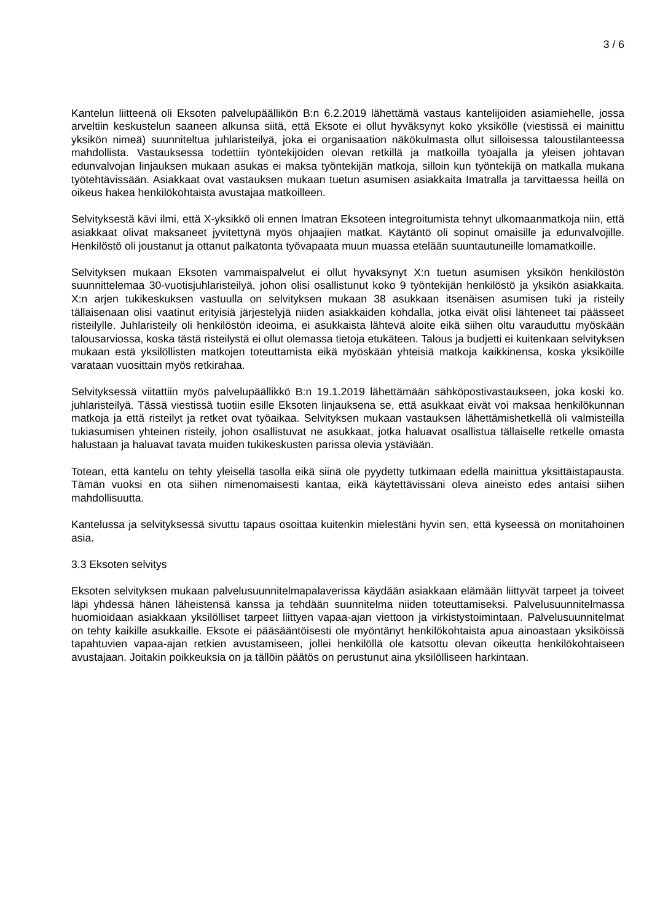3 / 6
Kantelun liitteenä oli Eksoten palvelupäällikön B:n 6.2.2019 lähettämä vastaus kantelijoiden asiamiehelle, jossa arveltiin keskustelun saaneen alkunsa siitä, että Eksote ei ollut hyväksynyt koko yksikölle (viestissä ei mainittu yksikön nimeä) suunniteltua juhlaristeilyä, joka ei organisaation näkökulmasta ollut silloisessa taloustilanteessa mahdollista. Vastauksessa todettiin työntekijöiden olevan retkillä ja matkoilla työajalla ja yleisen johtavan edunvalvojan linjauksen mukaan asukas ei maksa työntekijän matkoja, silloin kun työntekijä on matkalla mukana työtehtävissään. Asiakkaat ovat vastauksen mukaan tuetun asumisen asiakkaita Imatralla ja tarvittaessa heillä on oikeus hakea henkilökohtaista avustajaa matkoilleen.
Selvityksestä kävi ilmi, että X-yksikkö oli ennen Imatran Eksoteen integroitumista tehnyt ulkomaanmatkoja niin, että asiakkaat olivat maksaneet jyvitettynä myös ohjaajien matkat. Käytäntö oli sopinut omaisille ja edunvalvojille. Henkilöstö oli joustanut ja ottanut palkatonta työvapaata muun muassa etelään suuntautuneille lomamatkoille.
Selvityksen mukaan Eksoten vammaispalvelut ei ollut hyväksynyt X:n tuetun asumisen yksikön henkilöstön suunnittelemaa 30-vuotisjuhlaristeilyä, johon olisi osallistunut koko 9 työntekijän henkilöstö ja yksikön asiakkaita. X:n arjen tukikeskuksen vastuulla on selvityksen mukaan 38 asukkaan itsenäisen asumisen tuki ja risteily tällaisenaan olisi vaatinut erityisiä järjestelyjä niiden asiakkaiden kohdalla, jotka eivät olisi lähteneet tai päässeet risteilylle. Juhlaristeily oli henkilöstön ideoima, ei asukkaista lähtevä aloite eikä siihen oltu varauduttu myöskään talousarviossa, koska tästä risteilystä ei ollut olemassa tietoja etukäteen. Talous ja budjetti ei kuitenkaan selvityksen mukaan estä yksilöllisten matkojen toteuttamista eikä myöskään yhteisiä matkoja kaikkinensa, koska yksiköille varataan vuosittain myös retkirahaa.
Selvityksessä viitattiin myös palvelupäällikkö B:n 19.1.2019 lähettämään sähköpostivastaukseen, joka koski ko. juhlaristeilyä. Tässä viestissä tuotiin esille Eksoten linjauksena se, että asukkaat eivät voi maksaa henkilökunnan matkoja ja että risteilyt ja retket ovat työaikaa. Selvityksen mukaan vastauksen lähettämishetkellä oli valmisteilla tukiasumisen yhteinen risteily, johon osallistuvat ne asukkaat, jotka haluavat osallistua tällaiselle retkelle omasta halustaan ja haluavat tavata muiden tukikeskusten parissa olevia ystäviään.
Totean, että kantelu on tehty yleisellä tasolla eikä siinä ole pyydetty tutkimaan edellä mainittua yksittäistapausta. Tämän vuoksi en ota siihen nimenomaisesti kantaa, eikä käytettävissäni oleva aineisto edes antaisi siihen mahdollisuutta.
Kantelussa ja selvityksessä sivuttu tapaus osoittaa kuitenkin mielestäni hyvin sen, että kyseessä on monitahoinen asia.
3.3 Eksoten selvitys
Eksoten selvityksen mukaan palvelusuunnitelmapalaverissa käydään asiakkaan elämään liittyvät tarpeet ja toiveet läpi yhdessä hänen läheistensä kanssa ja tehdään suunnitelma niiden toteuttamiseksi. Palvelusuunnitelmassa huomioidaan asiakkaan yksilölliset tarpeet liittyen vapaa-ajan viettoon ja virkistystoimintaan. Palvelusuunnitelmat on tehty kaikille asukkaille. Eksote ei pääsääntöisesti ole myöntänyt henkilökohtaista apua ainoastaan yksiköissä tapahtuvien vapaa-ajan retkien avustamiseen, jollei henkilöllä ole katsottu olevan oikeutta henkilökohtaiseen avustajaan. Joitakin poikkeuksia on ja tällöin päätös on perustunut aina yksilölliseen harkintaan.